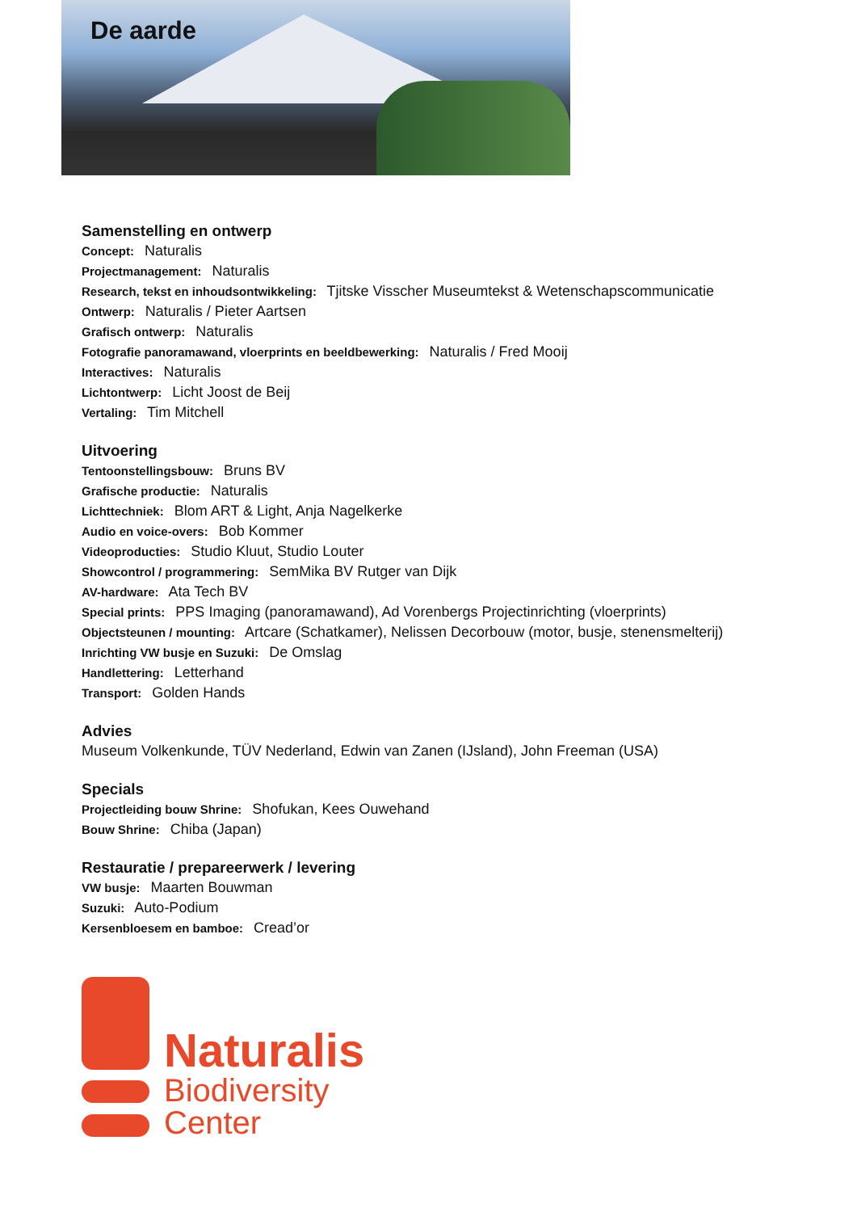De aarde
Samenstelling en ontwerp
Concept: Naturalis
Projectmanagement: Naturalis
Research, tekst en inhoudsontwikkeling: Tjitske Visscher Museumtekst & Wetenschapscommunicatie
Ontwerp: Naturalis / Pieter Aartsen
Grafisch ontwerp: Naturalis
Fotografie panoramawand, vloerprints en beeldbewerking: Naturalis / Fred Mooij
Interactives: Naturalis
Lichtontwerp: Licht Joost de Beij
Vertaling: Tim Mitchell
Uitvoering
Tentoonstellingsbouw: Bruns BV
Grafische productie: Naturalis
Lichttechniek: Blom ART & Light, Anja Nagelkerke
Audio en voice-overs: Bob Kommer
Videoproducties: Studio Kluut, Studio Louter
Showcontrol / programmering: SemMika BV Rutger van Dijk
AV-hardware: Ata Tech BV
Special prints: PPS Imaging (panoramawand), Ad Vorenbergs Projectinrichting (vloerprints)
Objectsteunen / mounting: Artcare (Schatkamer), Nelissen Decorbouw (motor, busje, stenensmelterij)
Inrichting VW busje en Suzuki: De Omslag
Handlettering: Letterhand
Transport: Golden Hands
Advies
Museum Volkenkunde, TÜV Nederland, Edwin van Zanen (IJsland), John Freeman (USA)
Specials
Projectleiding bouw Shrine: Shofukan, Kees Ouwehand
Bouw Shrine: Chiba (Japan)
Restauratie / prepareerwerk / levering
VW busje: Maarten Bouwman
Suzuki: Auto-Podium
Kersenbloesem en bamboe: Cread’or
Naturalis
Biodiversity
Center